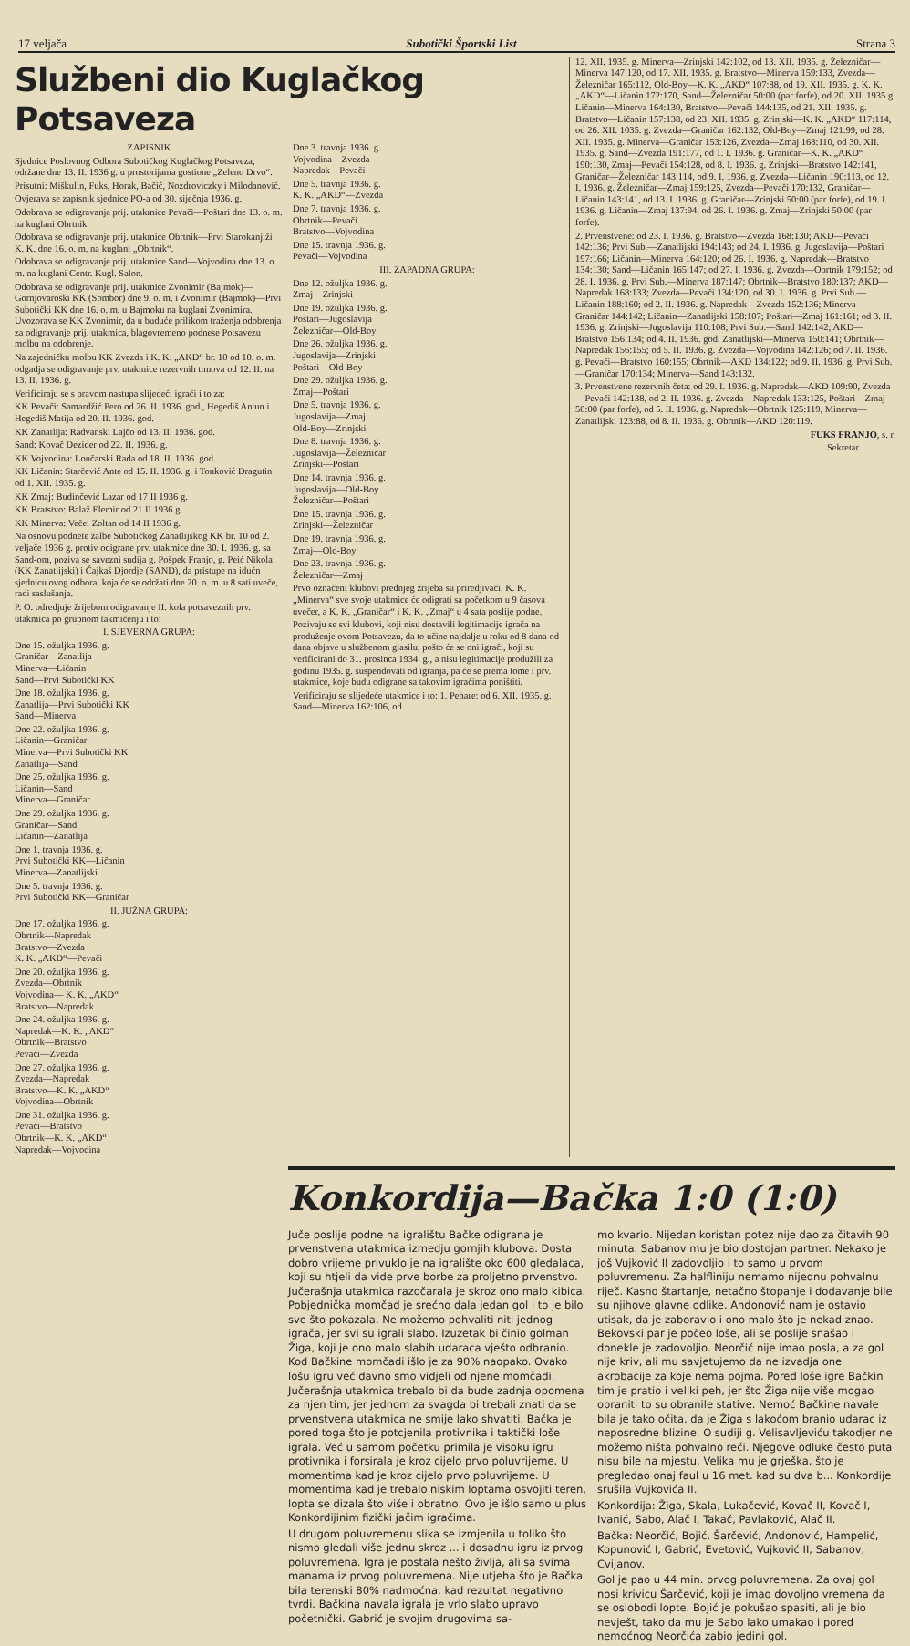17 veljača Subotički Športski List Strana 3
Službeni dio Kuglačkog Potsaveza
ZAPISNIK
Sjednice Poslovnog Odbora Subotičkog Kuglačkog Potsaveza, održane dne 13. II. 1936 g. u prostorijama gostione „Zeleno Drvo“.
Prisutni: Miškulin, Fuks, Horak, Bačić, Nozdroviczky i Milodanović.
Ovjerava se zapisnik sjednice PO-a od 30. siječnja 1936. g.
Odobrava se odigravanja prij. utakmice Pevači—Poštari dne 13. o. m. na kuglani Obrtnik.
Odobrava se odigravanje prij. utakmice Obrtnik—Prvi Starokanjiži K. K. dne 16. o. m. na kuglani „Obrtnik“.
Odobrava se odigravanje prij. utakmice Sand—Vojvodina dne 13. o. m. na kuglani Centr. Kugl. Salon.
Odobrava se odigravanje prij. utakmice Zvonimir (Bajmok)—Gornjovaroški KK (Sombor) dne 9. o. m. i Zvonimir (Bajmok)—Prvi Subotički KK dne 16. o. m. u Bajmoku na kuglani Zvonimira. Uvozorava se KK Zvonimir, da u buduće prilikom traženja odobrenja za odigravanje prij. utakmica, blagovremeno podnese Potsavezu molbu na odobrenje.
Na zajedničku molbu KK Zvezda i K. K. „AKD“ br. 10 od 10. o. m. odgadja se odigravanje prv. utakmice rezervnih timova od 12. II. na 13. II. 1936. g.
Verificiraju se s pravom nastupa slijedeći igrači i to za:
KK Pevači: Samardžić Pero od 26. II. 1936. god., Hegediš Antun i Hegediš Matija od 20. II. 1936. god.
KK Zanatlija: Radvanski Lajčo od 13. II. 1936. god.
Sand: Kovač Dezider od 22. II. 1936. g.
KK Vojvodina: Lončarski Rada od 18. II. 1936. god.
KK Ličanin: Starčević Ante od 15. II. 1936. g. i Tonković Dragutin od 1. XII. 1935. g.
KK Zmaj: Budinčević Lazar od 17 II 1936 g.
KK Bratstvo: Balaž Elemir od 21 II 1936 g.
KK Minerva: Večei Zoltan od 14 II 1936 g.
Na osnovu podnete žalbe Subotičkog Zanatlijskog KK br. 10 od 2. veljače 1936 g. protiv odigrane prv. utakmice dne 30. I. 1936. g. sa Sand-om, poziva se savezni sudija g. Pošpek Franjo, g. Peić Nikola (KK Zanatlijski) i Čajkaš Djordje (SAND), da pristupe na idućn sjednicu ovog odbora, koja će se održati dne 20. o. m. u 8 sati uveče, radi saslušanja.
P. O. odredjuje žrijebom odigravanje II. kola potsaveznih prv. utakmica po grupnom takmičenju i to:
I. SJEVERNA GRUPA:
Dne 15. ožuljka 1936. g.
Graničar—Zanatlija
Minerva—Ličanin
Sand—Prvi Subotički KK
Dne 18. ožuljka 1936. g.
Zanatlija—Prvi Subotički KK
Sand—Minerva
Dne 22. ožuljka 1936. g.
Ličanin—Graničar
Minerva—Prvi Subotički KK
Zanatlija—Sand
Dne 25. ožuljka 1936. g.
Ličanin—Sand
Minerva—Graničar
Dne 29. ožuljka 1936. g.
Graničar—Sand
Ličanin—Zanatlija
Dne 1. travnja 1936. g.
Prvi Subotički KK—Ličanin
Minerva—Zanatlijski
Dne 5. travnja 1936. g.
Prvi Subotički KK—Graničar
II. JUŽNA GRUPA:
Dne 17. ožuljka 1936. g.
Obrtnik—Napredak
Bratstvo—Zvezda
K. K. „AKD“—Pevači
Dne 20. ožuljka 1936. g.
Zvezda—Obrtnik
Vojvodina— K. K. „AKD“
Bratstvo—Napredak
Dne 24. ožuljka 1936. g.
Napredak—K. K. „AKD“
Obrtnik—Bratstvo
Pevači—Zvezda
Dne 27. ožuljka 1936. g.
Zvezda—Napredak
Bratstvo—K. K. „AKD“
Vojvodina—Obrtnik
Dne 31. ožuljka 1936. g.
Pevači—Bratstvo
Obrtnik—K. K. „AKD“
Napredak—Vojvodina
Dne 3. travnja 1936. g.
Vojvodina—Zvezda
Napredak—Pevači
Dne 5. travnja 1936. g.
K. K. „AKD“—Zvezda
Dne 7. travnja 1936. g.
Obrtnik—Pevači
Bratstvo—Vojvodina
Dne 15. travnja 1936. g.
Pevači—Vojvodina
III. ZAPADNA GRUPA:
Dne 12. ožuljka 1936. g.
Zmaj—Zrinjski
Dne 19. ožuljka 1936. g.
Poštari—Jugoslavija
Železničar—Old-Boy
Dne 26. ožuljka 1936. g.
Jugoslavija—Zrinjski
Poštari—Old-Boy
Dne 29. ožuljka 1936. g.
Zmaj—Poštari
Dne 5. travnja 1936. g.
Jugoslavija—Zmaj
Old-Boy—Zrinjski
Dne 8. travnja 1936. g.
Jugoslavija—Železničar
Zrinjski—Poštari
Dne 14. travnja 1936. g.
Jugoslavija—Old-Boy
Železničar—Poštari
Dne 15. travnja 1936. g.
Zrinjski—Železničar
Dne 19. travnja 1936. g.
Zmaj—Old-Boy
Dne 23. travnja 1936. g.
Železničar—Zmaj
Prvo označeni klubovi prednjeg žrijeba su priredjivači. K. K. „Minerva“ sve svoje utakmice će odigrati sa početkom u 9 časova uvečer, a K. K. „Graničar“ i K. K. „Zmaj“ u 4 sata poslije podne.
Pozivaju se svi klubovi, koji nisu dostavili legitimacije igrača na produženje ovom Potsavezu, da to učine najdalje u roku od 8 dana od dana objave u službenom glasilu, pošto će se oni igrači, koji su verificirani do 31. prosinca 1934. g., a nisu legitimacije produžili za godinu 1935. g. suspendovati od igranja, pa će se prema tome i prv. utakmice, koje budu odigrane sa takovim igračima poništiti.
Verificiraju se slijedeće utakmice i to: 1. Pehare: od 6. XII. 1935. g. Sand—Minerva 162:106, od
12. XII. 1935. g. Minerva—Zrinjski 142:102, od 13. XII. 1935. g. Železničar—Minerva 147:120, od 17. XII. 1935. g. Bratstvo—Minerva 159:133, Zvezda—Železničar 165:112, Old-Boy—K. K. „AKD“ 107:88, od 19. XII. 1935. g. K. K. „AKD“—Ličanin 172:170, Sand—Železničar 50:00 (par forfe), od 20. XII. 1935 g. Ličanin—Minerva 164:130, Bratstvo—Pevači 144:135, od 21. XII. 1935. g. Bratstvo—Ličanin 157:138, od 23. XII. 1935. g. Zrinjski—K. K. „AKD“ 117:114, od 26. XII. 1035. g. Zvezda—Graničar 162:132, Old-Boy—Zmaj 121:99, od 28. XII. 1935. g. Minerva—Graničar 153:126, Zvezda—Zmaj 168:110, od 30. XII. 1935. g. Sand—Zvezda 191:177, od 1. I. 1936. g. Graničar—K. K. „AKD“ 190:130, Zmaj—Pevači 154:128, od 8. I. 1936. g. Zrinjski—Bratstvo 142:141, Graničar—Železničar 143:114, od 9. I. 1936. g. Zvezda—Ličanin 190:113, od 12. I. 1936. g. Železničar—Zmaj 159:125, Zvezda—Pevači 170:132, Graničar—Ličanin 143:141, od 13. I. 1936. g. Graničar—Zrinjski 50:00 (par forfe), od 19. I. 1936. g. Ličanin—Zmaj 137:94, od 26. I. 1936. g. Zmaj—Zrinjski 50:00 (par forfe).
2. Prvenstvene: od 23. I. 1936. g. Bratstvo—Zvezda 168:130; AKD—Pevači 142:136; Prvi Sub.—Zanatlijski 194:143; od 24. I. 1936. g. Jugoslavija—Poštari 197:166; Ličanin—Minerva 164:120; od 26. I. 1936. g. Napredak—Bratstvo 134:130; Sand—Ličanin 165:147; od 27. I. 1936. g. Zvezda—Obrtnik 179:152; od 28. I. 1936. g. Prvi Sub.—Minerva 187:147; Obrtnik—Bratstvo 180:137; AKD—Napredak 168:133; Zvezda—Pevači 134:120, od 30. I. 1936. g. Prvi Sub.—Ličanin 188:160; od 2. II. 1936. g. Napredak—Zvezda 152:136; Minerva—Graničar 144:142; Ličanin—Zanatlijski 158:107; Poštari—Zmaj 161:161; od 3. II. 1936. g. Zrinjski—Jugoslavija 110:108; Prvi Sub.—Sand 142:142; AKD—Bratstvo 156:134; od 4. II. 1936. god. Zanatlijski—Minerva 150:141; Obrtnik—Napredak 156:155; od 5. II. 1936. g. Zvezda—Vojvodina 142:126; od 7. II. 1936. g. Pevači—Bratstvo 160:155; Obrtnik—AKD 134:122; od 9. II. 1936. g. Prvi Sub.—Graničar 170:134; Minerva—Sand 143:132.
3. Prvenstvene rezervnih četa: od 29. I. 1936. g. Napredak—AKD 109:90, Zvezda—Pevači 142:138, od 2. II. 1936. g. Zvezda—Napredak 133:125, Poštari—Zmaj 50:00 (par forfe), od 5. II. 1936. g. Napredak—Obrtnik 125:119, Minerva—Zanatlijski 123:88, od 8. II. 1936. g. Obrtnik—AKD 120:119.
FUKS FRANJO, s. r.
Sekretar
Konkordija—Bačka 1:0 (1:0)
Juče poslije podne na igralištu Bačke odigrana je prvenstvena utakmica izmedju gornjih klubova. Dosta dobro vrijeme privuklo je na igralište oko 600 gledalaca, koji su htjeli da vide prve borbe za proljetno prvenstvo. Jučerašnja utakmica razočarala je skroz ono malo kibica. Pobjednička momčad je srećno dala jedan gol i to je bilo sve što pokazala. Ne možemo pohvaliti niti jednog igrača, jer svi su igrali slabo. Izuzetak bi činio golman Žiga, koji je ono malo slabih udaraca vješto odbranio. Kod Bačkine momčadi išlo je za 90% naopako. Ovako lošu igru već davno smo vidjeli od njene momčadi. Jučerašnja utakmica trebalo bi da bude zadnja opomena za njen tim, jer jednom za svagda bi trebali znati da se prvenstvena utakmica ne smije lako shvatiti. Bačka je pored toga što je potcjenila protivnika i taktički loše igrala. Već u samom početku primila je visoku igru protivnika i forsirala je kroz cijelo prvo poluvrijeme. U momentima kad je kroz cijelo prvo poluvrijeme. U momentima kad je trebalo niskim loptama osvojiti teren, lopta se dizala što više i obratno. Ovo je išlo samo u plus Konkordijinim fizički jačim igračima.
U drugom poluvremenu slika se izmjenila u toliko što nismo gledali više jednu skroz ... i dosadnu igru iz prvog poluvremena. Igra je postala nešto življa, ali sa svima manama iz prvog poluvremena. Nije utjeha što je Bačka bila terenski 80% nadmoćna, kad rezultat negativno tvrdi. Bačkina navala igrala je vrlo slabo upravo početnički. Gabrić je svojim drugovima sa-
mo kvario. Nijedan koristan potez nije dao za čitavih 90 minuta. Sabanov mu je bio dostojan partner. Nekako je još Vujković II zadovoljio i to samo u prvom poluvremenu. Za halfliniju nemamo nijednu pohvalnu riječ. Kasno štartanje, netačno štopanje i dodavanje bile su njihove glavne odlike. Andonović nam je ostavio utisak, da je zaboravio i ono malo što je nekad znao. Bekovski par je počeo loše, ali se poslije snašao i donekle je zadovoljio. Neorčić nije imao posla, a za gol nije kriv, ali mu savjetujemo da ne izvadja one akrobacije za koje nema pojma. Pored loše igre Bačkin tim je pratio i veliki peh, jer što Žiga nije više mogao obraniti to su obranile stative. Nemoć Bačkine navale bila je tako očita, da je Žiga s lakoćom branio udarac iz neposredne blizine. O sudiji g. Velisavljeviću takodjer ne možemo ništa pohvalno reći. Njegove odluke često puta nisu bile na mjestu. Velika mu je grješka, što je pregledao onaj faul u 16 met. kad su dva b... Konkordije srušila Vujkovića II.
Konkordija: Žiga, Skala, Lukačević, Kovač II, Kovač I, Ivanić, Sabo, Alač I, Takač, Pavlaković, Alač II.
Bačka: Neorčić, Bojić, Šarčević, Andonović, Hampelić, Kopunović I, Gabrić, Evetović, Vujković II, Sabanov, Cvijanov.
Gol je pao u 44 min. prvog poluvremena. Za ovaj gol nosi krivicu Šarčević, koji je imao dovoljno vremena da se oslobodi lopte. Bojić je pokušao spasiti, ali je bio nevješt, tako da mu je Sabo lako umakao i pored nemoćnog Neorčića zabio jedini gol.